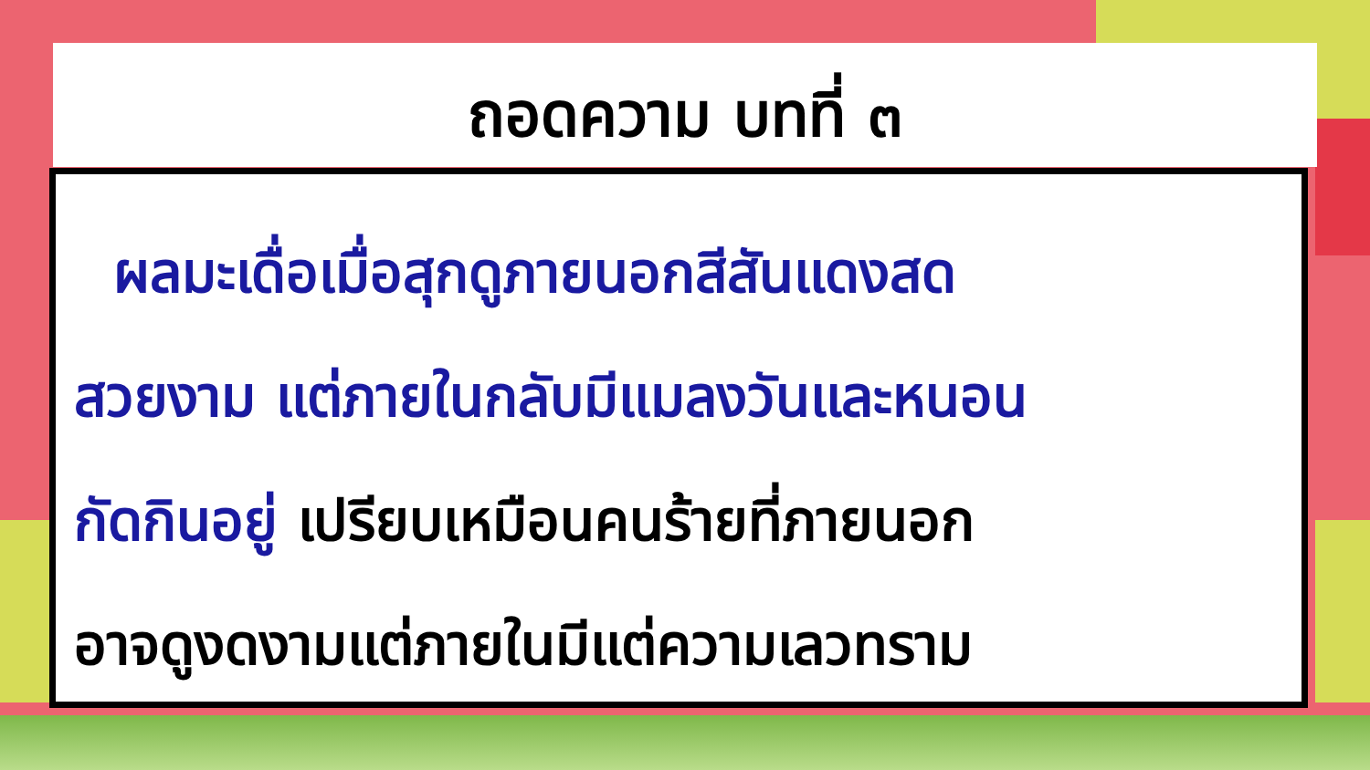ถอดความ บทที่ ๓
ผลมะเดื่อเมื่อสุกดูภายนอกสีสันแดงสด
สวยงาม แต่ภายในกลับมีแมลงวันและหนอน
กัดกินอยู่ เปรียบเหมือนคนร้ายที่ภายนอก
อาจดูงดงามแต่ภายในมีแต่ความเลวทราม